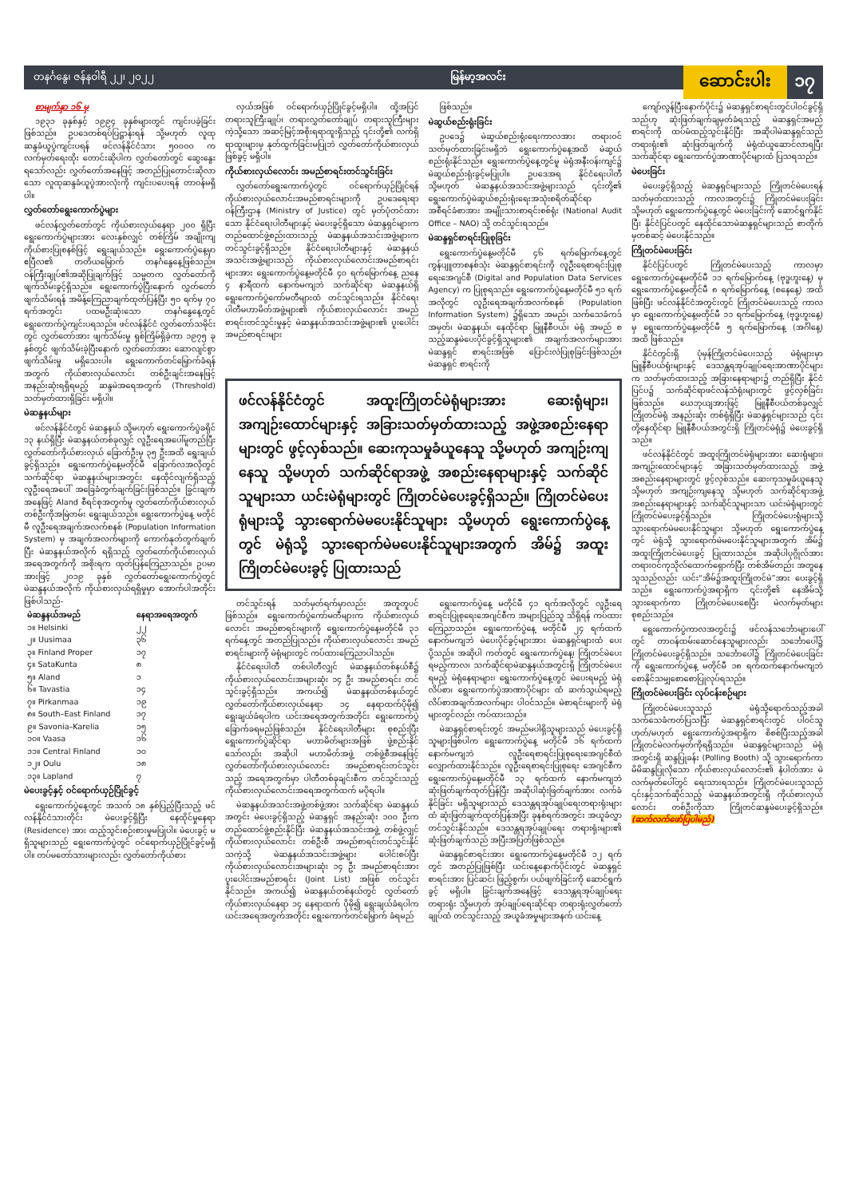တနင်္ဂနွေ၊ ဇန်နဝါရီ ၂၂၊ ၂၀၂၂ မြန်မာ့အလင်း
ဆောင်းပါး ၁၇
စာမျက်နှာ ၁၆ မှ
၁၉၃၁ ခုနှစ်နှင့် ၁၉၉၄ ခုနှစ်များတွင် ကျင်းပခဲ့ခြင်းဖြစ်သည်။ ဥပဒေတစ်ရပ်ပြဋ္ဌာန်းရန် သို့မဟုတ် လူထုဆန္ဒခံယူပွဲကျင်းပရန် ဖင်လန်နိုင်ငံသား ၅၀၀၀၀ က လက်မှတ်ရေးထိုး တောင်းဆိုပါက လွှတ်တော်တွင် ဆွေးနွေးရသော်လည်း လွှတ်တော်အနေဖြင့် အတည်ပြုတောင်းဆိုလာသော လူထုဆန္ဒခံယူပွဲအားလုံးကို ကျင်းပပေးရန် တာဝန်မရှိပါ။
လွှတ်တော်ရွေးကောက်ပွဲများ
ဖင်လန်လွှတ်တော်တွင် ကိုယ်စားလှယ်နေရာ ၂၀၀ ရှိပြီး ရွေးကောက်ပွဲများအား လေးနှစ်လျှင် တစ်ကြိမ် အချိုးကျကိုယ်စားပြုစနစ်ဖြင့် ရွေးချယ်သည်။ ရွေးကောက်ပွဲနေ့မှာ ဧပြီလ၏ တတိယမြောက် တနင်္ဂနွေနေ့ဖြစ်သည်။ ဝန်ကြီးချုပ်၏အဆိုပြုချက်ဖြင့် သမ္မတက လွှတ်တော်ကို ဖျက်သိမ်းခွင့်ရှိသည်။ ရွေးကောက်ပွဲပြီးနောက် လွှတ်တော်ဖျက်သိမ်းရန် အမိန့်ကြေညာချက်ထုတ်ပြန်ပြီး ၅၀ ရက်မှ ၇၀ ရက်အတွင်း ပထမဦးဆုံးသော တနင်္ဂနွေနေ့တွင် ရွေးကောက်ပွဲကျင်းပရသည်။ ဖင်လန်နိုင်ငံ လွှတ်တော်သမိုင်းတွင် လွှတ်တော်အား ဖျက်သိမ်းမှု ရှစ်ကြိမ်ရှိခဲ့ကာ ၁၉၇၅ ခုနှစ်တွင် ဖျက်သိမ်းခဲ့ပြီးနောက် လွှတ်တော်အား ဆောလျင်စွာ ဖျက်သိမ်းမှု မရှိသေးပါ။ ရွေးကောက်တင်မြှောက်ခံရန် အတွက် ကိုယ်စားလှယ်လောင်း တစ်ဦးချင်းအနေဖြင့် အနည်းဆုံးရရှိရမည့် ဆန္ဒမဲအရေအတွက် (Threshold) သတ်မှတ်ထားရှိခြင်း မရှိပါ။
မဲဆန္ဒနယ်များ
ဖင်လန်နိုင်ငံတွင် မဲဆန္ဒနယ် သို့မဟုတ် ရွေးကောက်ပွဲခရိုင် ၁၃ နယ်ရှိပြီး မဲဆန္ဒနယ်တစ်ခုလျှင် လူဦးရေအပေါ်မူတည်ပြီး လွှတ်တော်ကိုယ်စားလှယ် ခြောက်ဦးမှ ၃၅ ဦးအထိ ရွေးချယ်ခွင့်ရှိသည်။ ရွေးကောက်ပွဲနေ့မတိုင်မီ ခြောက်လအလိုတွင် သက်ဆိုင်ရာ မဲဆန္ဒနယ်များအတွင်း နေထိုင်လျက်ရှိသည့် လူဦးရေအပေါ် အခြေခံတွက်ချက်ခြင်းဖြစ်သည်။ ခြွင်းချက်အနေဖြင့် Aland စီရင်စုအတွက်မူ လွှတ်တော်ကိုယ်စားလှယ် တစ်ဦးကိုအမြဲတမ်း ရွေးချယ်သည်။ ရွေးကောက်ပွဲနေ့ မတိုင်မီ လူဦးရေအချက်အလက်စနစ် (Population Information System) မှ အချက်အလက်များကို ကောက်နုတ်တွက်ချက်ပြီး မဲဆန္ဒနယ်အလိုက် ရရှိသည့် လွှတ်တော်ကိုယ်စားလှယ်အရေအတွက်ကို အစိုးရက ထုတ်ပြန်ကြေညာသည်။ ဥပမာအားဖြင့် ၂၀၁၉ ခုနှစ် လွှတ်တော်ရွေးကောက်ပွဲတွင် မဲဆန္ဒနယ်အလိုက် ကိုယ်စားလှယ်ရရှိမှုမှာ အောက်ပါအတိုင်း ဖြစ်ပါသည်-
| မဲဆန္ဒနယ်အမည် | နေရာအရေအတွက် |
| --- | --- |
| ၁။ Helsinki | ၂၂ |
| ၂။ Uusimaa | ၃၆ |
| ၃။ Finland Proper | ၁၇ |
| ၄။ SataKunta | ၈ |
| ၅။ Aland | ၁ |
| ၆။ Tavastia | ၁၄ |
| ၇။ Pirkanmaa | ၁၉ |
| ၈။ South–East Finland | ၁၇ |
| ၉။ Savonia–Karelia | ၁၅ |
| ၁၀။ Vaasa | ၁၆ |
| ၁၁။ Central Finland | ၁၀ |
| ၁၂။ Oulu | ၁၈ |
| ၁၃။ Lapland | ၇ |
မဲပေးခွင့်နှင့် ဝင်ရောက်ယှဉ်ပြိုင်ခွင့်
ရွေးကောက်ပွဲနေ့တွင် အသက် ၁၈ နှစ်ပြည့်ပြီးသည့် ဖင်လန်နိုင်ငံသားတိုင်း မဲပေးခွင့်ရှိပြီး နေထိုင်မှုနေရာ (Residence) အား ထည့်သွင်းစဉ်းစားမှုမပြုပါ။ မဲပေးခွင့် မရှိသူများသည် ရွေးကောက်ပွဲတွင် ဝင်ရောက်ယှဉ်ပြိုင်ခွင့်မရှိပါ။ တပ်မတော်သားများလည်း လွှတ်တော်ကိုယ်စား
လှယ်အဖြစ် ဝင်ရောက်ယှဉ်ပြိုင်ခွင့်မရှိပါ။ ထို့အပြင် တရားသူကြီးချုပ်၊ တရားလွှတ်တော်ချုပ် တရားသူကြီးများကဲ့သို့သော အဆင့်မြင့်အစိုးရရာထူးရှိသည့် ၎င်းတို့၏ လက်ရှိရာထူးများမှ နုတ်ထွက်ခြင်းမပြုဘဲ လွှတ်တော်ကိုယ်စားလှယ်ဖြစ်ခွင့် မရှိပါ။
ကိုယ်စားလှယ်လောင်း အမည်စာရင်းတင်သွင်းခြင်း
လွှတ်တော်ရွေးကောက်ပွဲတွင် ဝင်ရောက်ယှဉ်ပြိုင်ရန် ကိုယ်စားလှယ်လောင်းအမည်စာရင်းများကို ဥပဒေရေးရာဝန်ကြီးဌာန (Ministry of Justice) တွင် မှတ်ပုံတင်ထားသော နိုင်ငံရေးပါတီများနှင့် မဲပေးခွင့်ရှိသော မဲဆန္ဒရှင်များက တည်ထောင်ဖွဲ့စည်းထားသည့် မဲဆန္ဒနယ်အသင်းအဖွဲ့များက တင်သွင်းခွင့်ရှိသည်။ နိုင်ငံရေးပါတီများနှင့် မဲဆန္ဒနယ်အသင်းအဖွဲ့များသည် ကိုယ်စားလှယ်လောင်းအမည်စာရင်းများအား ရွေးကောက်ပွဲနေ့မတိုင်မီ ၄၀ ရက်မြောက်နေ့ ညနေ ၄ နာရီထက် နောက်မကျဘဲ သက်ဆိုင်ရာ မဲဆန္ဒနယ်ရှိ ရွေးကောက်ပွဲကော်မတီများထံ တင်သွင်းရသည်။ နိုင်ငံရေးပါတီမဟာမိတ်အဖွဲ့များ၏ ကိုယ်စားလှယ်လောင်း အမည်စာရင်းတင်သွင်းမှုနှင့် မဲဆန္ဒနယ်အသင်းအဖွဲ့များ၏ ပူးပေါင်းအမည်စာရင်းများ
ဖြစ်သည်။
မဲဆွယ်စည်းရုံးခြင်း
ဥပဒေ၌ မဲဆွယ်စည်းရုံးရေးကာလအား တရားဝင်သတ်မှတ်ထားခြင်းမရှိဘဲ ရွေးကောက်ပွဲနေ့အထိ မဲဆွယ်စည်းရုံးနိုင်သည်။ ရွေးကောက်ပွဲနေ့တွင်မူ မဲရုံအနီးဝန်းကျင်၌ မဲဆွယ်စည်းရုံးခွင့်မပြုပါ။ ဥပဒေအရ နိုင်ငံရေးပါတီ သို့မဟုတ် မဲဆန္ဒနယ်အသင်းအဖွဲ့များသည် ၎င်းတို့၏ ရွေးကောက်ပွဲမဲဆွယ်စည်းရုံးရေးအသုံးစရိတ်ဆိုင်ရာ အစီရင်ခံစာအား အမျိုးသားစာရင်းစစ်ရုံး (National Audit Office – NAO) သို့ တင်သွင်းရသည်။
မဲဆန္ဒရှင်စာရင်းပြုစုခြင်း
ရွေးကောက်ပွဲနေ့မတိုင်မီ ၄၆ ရက်မြောက်နေ့တွင် ကွန်ပျူတာစနစ်သုံး မဲဆန္ဒရှင်စာရင်းကို လူဦးရေစာရင်းပြုစုရေးအေဂျင်စီ (Digital and Population Data Services Agency) က ပြုစုရသည်။ ရွေးကောက်ပွဲနေ့မတိုင်မီ ၅၁ ရက်အလိုတွင် လူဦးရေအချက်အလက်စနစ် (Population Information System) ၌ရှိသော အမည်၊ သက်သေခံကဒ်အမှတ်၊ မဲဆန္ဒနယ်၊ နေထိုင်ရာ မြူနီစီပယ်၊ မဲရုံ အမည် စသည့်ဆန္ဒမဲပေးပိုင်ခွင့်ရှိသူများ၏ အချက်အလက်များအား မဲဆန္ဒရှင် စာရင်းအဖြစ် ပြောင်းလဲပြုစုခြင်းဖြစ်သည်။ မဲဆန္ဒရှင် စာရင်းကို
ဖင်လန်နိုင်ငံတွင် အထူးကြိုတင်မဲရုံများအား ဆေးရုံများ၊ အကျဉ်းထောင်များနှင့် အခြားသတ်မှတ်ထားသည့် အဖွဲ့အစည်းနေရာများတွင် ဖွင့်လှစ်သည်။ ဆေးကုသမှုခံယူနေသူ သို့မဟုတ် အကျဉ်းကျနေသူ သို့မဟုတ် သက်ဆိုင်ရာအဖွဲ့ အစည်းနေရာများနှင့် သက်ဆိုင်သူများသာ ယင်းမဲရုံများတွင် ကြိုတင်မဲပေးခွင့်ရှိသည်။ ကြိုတင်မဲပေးရုံများသို့ သွားရောက်မဲမပေးနိုင်သူများ သို့မဟုတ် ရွေးကောက်ပွဲနေ့တွင် မဲရုံသို့ သွားရောက်မဲမပေးနိုင်သူများအတွက် အိမ်၌ အထူးကြိုတင်မဲပေးခွင့် ပြုထားသည်
တင်သွင်းရန် သတ်မှတ်ရက်မှာလည်း အတူတူပင်ဖြစ်သည်။ ရွေးကောက်ပွဲကော်မတီများက ကိုယ်စားလှယ်လောင်း အမည်စာရင်းများကို ရွေးကောက်ပွဲနေ့မတိုင်မီ ၃၁ ရက်နေ့တွင် အတည်ပြုသည်။ ကိုယ်စားလှယ်လောင်း အမည်စာရင်းများကို မဲရုံများတွင် ကပ်ထားကြေညာပါသည်။
နိုင်ငံရေးပါတီ တစ်ပါတီလျှင် မဲဆန္ဒနယ်တစ်နယ်စီ၌ ကိုယ်စားလှယ်လောင်းအများဆုံး ၁၄ ဦး အမည်စာရင်း တင်သွင်းခွင့်ရှိသည်။ အကယ်၍ မဲဆန္ဒနယ်တစ်နယ်တွင် လွှတ်တော်ကိုယ်စားလှယ်နေရာ ၁၄ နေရာထက်ပိုမို၍ ရွေးချယ်ခံရပါက ယင်းအရေအတွက်အတိုင်း ရွေးကောက်ပွဲခြောက်ခရမည်ဖြစ်သည်။ နိုင်ငံရေးပါတီများ စုစည်းပြီး ရွေးကောက်ပွဲဆိုင်ရာ မဟာမိတ်များအဖြစ် ဖွဲ့စည်းနိုင်သော်လည်း အဆိုပါ မဟာမိတ်အဖွဲ့ တစ်ဖွဲ့စီအနေဖြင့် လွှတ်တော်ကိုယ်စားလှယ်လောင်း အမည်စာရင်းတင်သွင်းသည့် အရေအတွက်မှာ ပါတီတစ်ခုချင်းစီက တင်သွင်းသည့် ကိုယ်စားလှယ်လောင်းအရေအတွက်ထက် မပိုရပါ။
မဲဆန္ဒနယ်အသင်းအဖွဲ့တစ်ဖွဲ့အား သက်ဆိုင်ရာ မဲဆန္ဒနယ်အတွင်း မဲပေးခွင့်ရှိသည့် မဲဆန္ဒရှင် အနည်းဆုံး ၁၀၀ ဦးက တည်ထောင်ဖွဲ့စည်းနိုင်ပြီး မဲဆန္ဒနယ်အသင်းအဖွဲ့ တစ်ဖွဲ့လျှင် ကိုယ်စားလှယ်လောင်း တစ်ဦးစီ အမည်စာရင်းတင်သွင်းနိုင်သကဲ့သို့ မဲဆန္ဒနယ်အသင်းအဖွဲ့များ ပေါင်းစပ်ပြီး ကိုယ်စားလှယ်လောင်းအများဆုံး ၁၄ ဦး အမည်စာရင်းအား ပူးပေါင်းအမည်စာရင်း (Joint List) အဖြစ် တင်သွင်းနိုင်သည်။ အကယ်၍ မဲဆန္ဒနယ်တစ်နယ်တွင် လွှတ်တော်ကိုယ်စားလှယ်နေရာ ၁၄ နေရာထက် ပိုမို၍ ရွေးချယ်ခံရပါက ယင်းအရေအတွက်အတိုင်း ရွေးကောက်တင်မြှောက် ခံရမည်
ရွေးကောက်ပွဲနေ့ မတိုင်မီ ၄၁ ရက်အလိုတွင် လူဦးရေစာရင်းပြုစုရေးအေဂျင်စီက အများပြည်သူ သိရှိရန် ကပ်ထားကြေညာသည်။ ရွေးကောက်ပွဲနေ့ မတိုင်မီ ၂၄ ရက်ထက် နောက်မကျဘဲ မဲပေးပိုင်ခွင့်များအား မဲဆန္ဒရှင်များထံ ပေးပို့သည်။ အဆိုပါ ကတ်တွင် ရွေးကောက်ပွဲနေ့၊ ကြိုတင်မဲပေးရမည့်ကာလ၊ သက်ဆိုင်ရာမဲဆန္ဒနယ်အတွင်းရှိ ကြိုတင်မဲပေး ရမည့် မဲရုံနေရာများ၊ ရွေးကောက်ပွဲနေ့တွင် မဲပေးရမည့် မဲရုံလိပ်စာ၊ ရွေးကောက်ပွဲအာဏာပိုင်များ ထံ ဆက်သွယ်ရမည့်လိပ်စာအချက်အလက်များ ပါဝင်သည်။ မဲစာရင်းများကို မဲရုံများတွင်လည်း ကပ်ထားသည်။
မဲဆန္ဒရှင်စာရင်းတွင် အမည်မပါရှိသူများသည် မဲပေးခွင့်ရှိသူများဖြစ်ပါက ရွေးကောက်ပွဲနေ့ မတိုင်မီ ၁၆ ရက်ထက် နောက်မကျဘဲ လူဦးရေစာရင်းပြုစုရေးအေဂျင်စီထံ လျှောက်ထားနိုင်သည်။ လူဦးရေစာရင်းပြုစုရေး အေဂျင်စီက ရွေးကောက်ပွဲနေ့မတိုင်မီ ၁၃ ရက်ထက် နောက်မကျဘဲ ဆုံးဖြတ်ချက်ထုတ်ပြန်ပြီး အဆိုပါဆုံးဖြတ်ချက်အား လက်ခံနိုင်ခြင်း မရှိသူများသည် ဒေသန္တရအုပ်ချုပ်ရေးတရားရုံးများထံ ဆုံးဖြတ်ချက်ထုတ်ပြန်အပြီး ခုနစ်ရက်အတွင်း အယူခံလွှာတင်သွင်းနိုင်သည်။ ဒေသန္တရအုပ်ချုပ်ရေး တရားရုံးများ၏ ဆုံးဖြတ်ချက်သည် အပြီးအပြတ်ဖြစ်သည်။
မဲဆန္ဒရှင်စာရင်းအား ရွေးကောက်ပွဲနေ့မတိုင်မီ ၁၂ ရက်တွင် အတည်ပြုဖြစ်ပြီး ယင်းနေ့နောက်ပိုင်းတွင် မဲဆန္ဒရှင်စာရင်းအား ပြင်ဆင်၊ ဖြည့်စွက်၊ ပယ်ဖျက်ခြင်းကို ဆောင်ရွက်ခွင့် မရှိပါ။ ခြွင်းချက်အနေဖြင့် ဒေသန္တရအုပ်ချုပ်ရေးတရားရုံး သို့မဟုတ် အုပ်ချုပ်ရေးဆိုင်ရာ တရားရုံးလွှတ်တော်ချုပ်ထံ တင်သွင်းသည့် အယူခံအမှုများအနက် ယင်းနေ့
ကျော်လွန်ပြီးနောက်ပိုင်း၌ မဲဆန္ဒရှင်စာရင်းတွင်ပါဝင်ခွင့်ရှိသည်ဟု ဆုံးဖြတ်ချက်ချမှတ်ခံရသည့် မဲဆန္ဒရှင်အမည်စာရင်းကို ထပ်မံထည့်သွင်းနိုင်ပြီး အဆိုပါမဲဆန္ဒရှင်သည် တရားရုံး၏ ဆုံးဖြတ်ချက်ကို မဲရုံထံယူဆောင်လာရပြီး သက်ဆိုင်ရာ ရွေးကောက်ပွဲအာဏာပိုင်များထံ ပြသရသည်။
မဲပေးခြင်း
မဲပေးခွင့်ရှိသည့် မဲဆန္ဒရှင်များသည် ကြိုတင်မဲပေးရန် သတ်မှတ်ထားသည့် ကာလအတွင်း၌ ကြိုတင်မဲပေးခြင်း သို့မဟုတ် ရွေးကောက်ပွဲနေ့တွင် မဲပေးခြင်းကို ဆောင်ရွက်နိုင်ပြီး နိုင်ငံပြင်ပတွင် နေထိုင်သောမဲဆန္ဒရှင်များသည် စာတိုက်မှတစ်ဆင့် မဲပေးနိုင်သည်။
ကြိုတင်မဲပေးခြင်း
နိုင်ငံပြင်ပတွင် ကြိုတင်မဲပေးသည့် ကာလမှာ ရွေးကောက်ပွဲနေ့မတိုင်မီ ၁၁ ရက်မြောက်နေ့ (ဗုဒ္ဓဟူးနေ့) မှ ရွေးကောက်ပွဲနေ့မတိုင်မီ ၈ ရက်မြောက်နေ့ (စနေနေ့) အထိဖြစ်ပြီး ဖင်လန်နိုင်ငံအတွင်းတွင် ကြိုတင်မဲပေးသည့် ကာလမှာ ရွေးကောက်ပွဲနေ့မတိုင်မီ ၁၁ ရက်မြောက်နေ့ (ဗုဒ္ဓဟူးနေ့) မှ ရွေးကောက်ပွဲနေ့မတိုင်မီ ၅ ရက်မြောက်နေ့ (အင်္ဂါနေ့) အထိ ဖြစ်သည်။
နိုင်ငံတွင်းရှိ ပုံမှန်ကြိုတင်မဲပေးသည့် မဲရုံများမှာ မြူနီစီပယ်ရုံးများနှင့် ဒေသန္တရအုပ်ချုပ်ရေးအာဏာပိုင်များက သတ်မှတ်ထားသည့် အခြားနေရာများ၌ တည်ရှိပြီး နိုင်ငံပြင်ပ၌ သက်ဆိုင်ရာဖင်လန်သံရုံးများတွင် ဖွင့်လှစ်ခြင်းဖြစ်သည်။ ယေဘုယျအားဖြင့် မြူနီစီပယ်တစ်ခုလျှင် ကြိုတင်မဲရုံ အနည်းဆုံး တစ်ရုံရှိပြီး မဲဆန္ဒရှင်များသည် ၎င်းတို့နေထိုင်ရာ မြူနီစီပယ်အတွင်းရှိ ကြိုတင်မဲရုံ၌ မဲပေးခွင့်ရှိသည်။
ဖင်လန်နိုင်ငံတွင် အထူးကြိုတင်မဲရုံများအား ဆေးရုံများ၊ အကျဉ်းထောင်များနှင့် အခြားသတ်မှတ်ထားသည့် အဖွဲ့အစည်းနေရာများတွင် ဖွင့်လှစ်သည်။ ဆေးကုသမှုခံယူနေသူ သို့မဟုတ် အကျဉ်းကျနေသူ သို့မဟုတ် သက်ဆိုင်ရာအဖွဲ့အစည်းနေရာများနှင့် သက်ဆိုင်သူများသာ ယင်းမဲရုံများတွင် ကြိုတင်မဲပေးခွင့်ရှိသည်။ ကြိုတင်မဲပေးရုံများသို့ သွားရောက်မဲမပေးနိုင်သူများ သို့မဟုတ် ရွေးကောက်ပွဲနေ့တွင် မဲရုံသို့ သွားရောက်မဲမပေးနိုင်သူများအတွက် အိမ်၌ အထူးကြိုတင်မဲပေးခွင့် ပြုထားသည်။ အဆိုပါပုဂ္ဂိုလ်အား တရားဝင်ကုသိုလ်ထောက်ရှောက်ပြီး တစ်အိမ်တည်း အတူနေသူသည်လည်း ယင်း“အိမ်၌အထူးကြိုတင်မဲ”အား ပေးခွင့်ရှိသည်။ ရွေးကောက်ပွဲအရာရှိက ၎င်းတို့၏ နေအိမ်သို့သွားရောက်ကာ ကြိုတင်မဲပေးစေပြီး မဲလက်မှတ်များ စုစည်းသည်။
ရွေးကောက်ပွဲကာလအတွင်း၌ ဖင်လန်သင်္ဘောများပေါ်တွင် တာဝန်ထမ်းဆောင်နေသူများလည်း သင်္ဘောပေါ်၌ ကြိုတင်မဲပေးခွင့်ရှိသည်။ သင်္ဘောပေါ်၌ ကြိုတင်မဲပေးခြင်းကို ရွေးကောက်ပွဲနေ့ မတိုင်မီ ၁၈ ရက်ထက်နောက်မကျဘဲ စောနိုင်သမျှစောစောပြုလုပ်ရသည်။
ကြိုတင်မဲပေးခြင်း လုပ်ငန်းစဉ်များ
ကြိုတင်မဲပေးသူသည် မဲရုံသို့ရောက်သည့်အခါ သက်သေခံကတ်ပြသပြီး မဲဆန္ဒရှင်စာရင်းတွင် ပါဝင်သူဟုတ်/မဟုတ် ရွေးကောက်ပွဲအရာရှိက စိစစ်ပြီးသည့်အခါ ကြိုတင်မဲလက်မှတ်ကိုရရှိသည်။ မဲဆန္ဒရှင်များသည် မဲရုံအတွင်းရှိ ဆန္ဒပြုခန်း (Polling Booth) သို့ သွားရောက်ကာ မိမိဆန္ဒပြုလိုသော ကိုယ်စားလှယ်လောင်း၏ နံပါတ်အား မဲလက်မှတ်ပေါ်တွင် ရေးသားရသည်။ ကြိုတင်မဲပေးသူသည် ၎င်းနှင့်သက်ဆိုင်သည့် မဲဆန္ဒနယ်အတွင်းရှိ ကိုယ်စားလှယ်လောင်း တစ်ဦးကိုသာ ကြိုတင်ဆန္ဒမဲပေးခွင့်ရှိသည်။ (ဆက်လက်ဖော်ပြပါမည်)